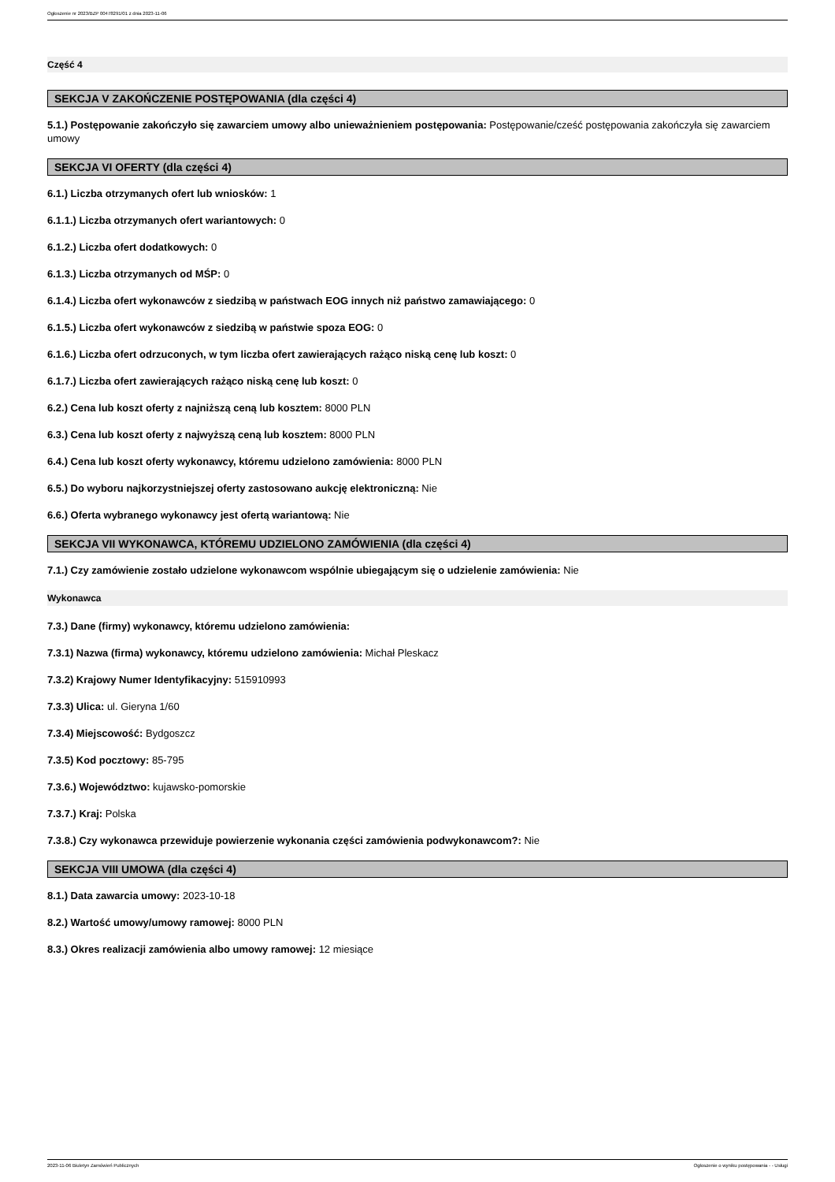Ogłoszenie nr 2023/BZP 00478291/01 z dnia 2023-11-06
Część 4
SEKCJA V ZAKOŃCZENIE POSTĘPOWANIA (dla części 4)
5.1.) Postępowanie zakończyło się zawarciem umowy albo unieważnieniem postępowania: Postępowanie/cześć postępowania zakończyła się zawarciem umowy
SEKCJA VI OFERTY (dla części 4)
6.1.) Liczba otrzymanych ofert lub wniosków: 1
6.1.1.) Liczba otrzymanych ofert wariantowych: 0
6.1.2.) Liczba ofert dodatkowych: 0
6.1.3.) Liczba otrzymanych od MŚP: 0
6.1.4.) Liczba ofert wykonawców z siedzibą w państwach EOG innych niż państwo zamawiającego: 0
6.1.5.) Liczba ofert wykonawców z siedzibą w państwie spoza EOG: 0
6.1.6.) Liczba ofert odrzuconych, w tym liczba ofert zawierających rażąco niską cenę lub koszt: 0
6.1.7.) Liczba ofert zawierających rażąco niską cenę lub koszt: 0
6.2.) Cena lub koszt oferty z najniższą ceną lub kosztem: 8000 PLN
6.3.) Cena lub koszt oferty z najwyższą ceną lub kosztem: 8000 PLN
6.4.) Cena lub koszt oferty wykonawcy, któremu udzielono zamówienia: 8000 PLN
6.5.) Do wyboru najkorzystniejszej oferty zastosowano aukcję elektroniczną: Nie
6.6.) Oferta wybranego wykonawcy jest ofertą wariantową: Nie
SEKCJA VII WYKONAWCA, KTÓREMU UDZIELONO ZAMÓWIENIA (dla części 4)
7.1.) Czy zamówienie zostało udzielone wykonawcom wspólnie ubiegającym się o udzielenie zamówienia: Nie
Wykonawca
7.3.) Dane (firmy) wykonawcy, któremu udzielono zamówienia:
7.3.1) Nazwa (firma) wykonawcy, któremu udzielono zamówienia: Michał Pleskacz
7.3.2) Krajowy Numer Identyfikacyjny: 515910993
7.3.3) Ulica: ul. Gieryna 1/60
7.3.4) Miejscowość: Bydgoszcz
7.3.5) Kod pocztowy: 85-795
7.3.6.) Województwo: kujawsko-pomorskie
7.3.7.) Kraj: Polska
7.3.8.) Czy wykonawca przewiduje powierzenie wykonania części zamówienia podwykonawcom?: Nie
SEKCJA VIII UMOWA (dla części 4)
8.1.) Data zawarcia umowy: 2023-10-18
8.2.) Wartość umowy/umowy ramowej: 8000 PLN
8.3.) Okres realizacji zamówienia albo umowy ramowej: 12 miesiące
2023-11-06 Biuletyn Zamówień Publicznych Ogłoszenie o wyniku postępowania - - Usługi